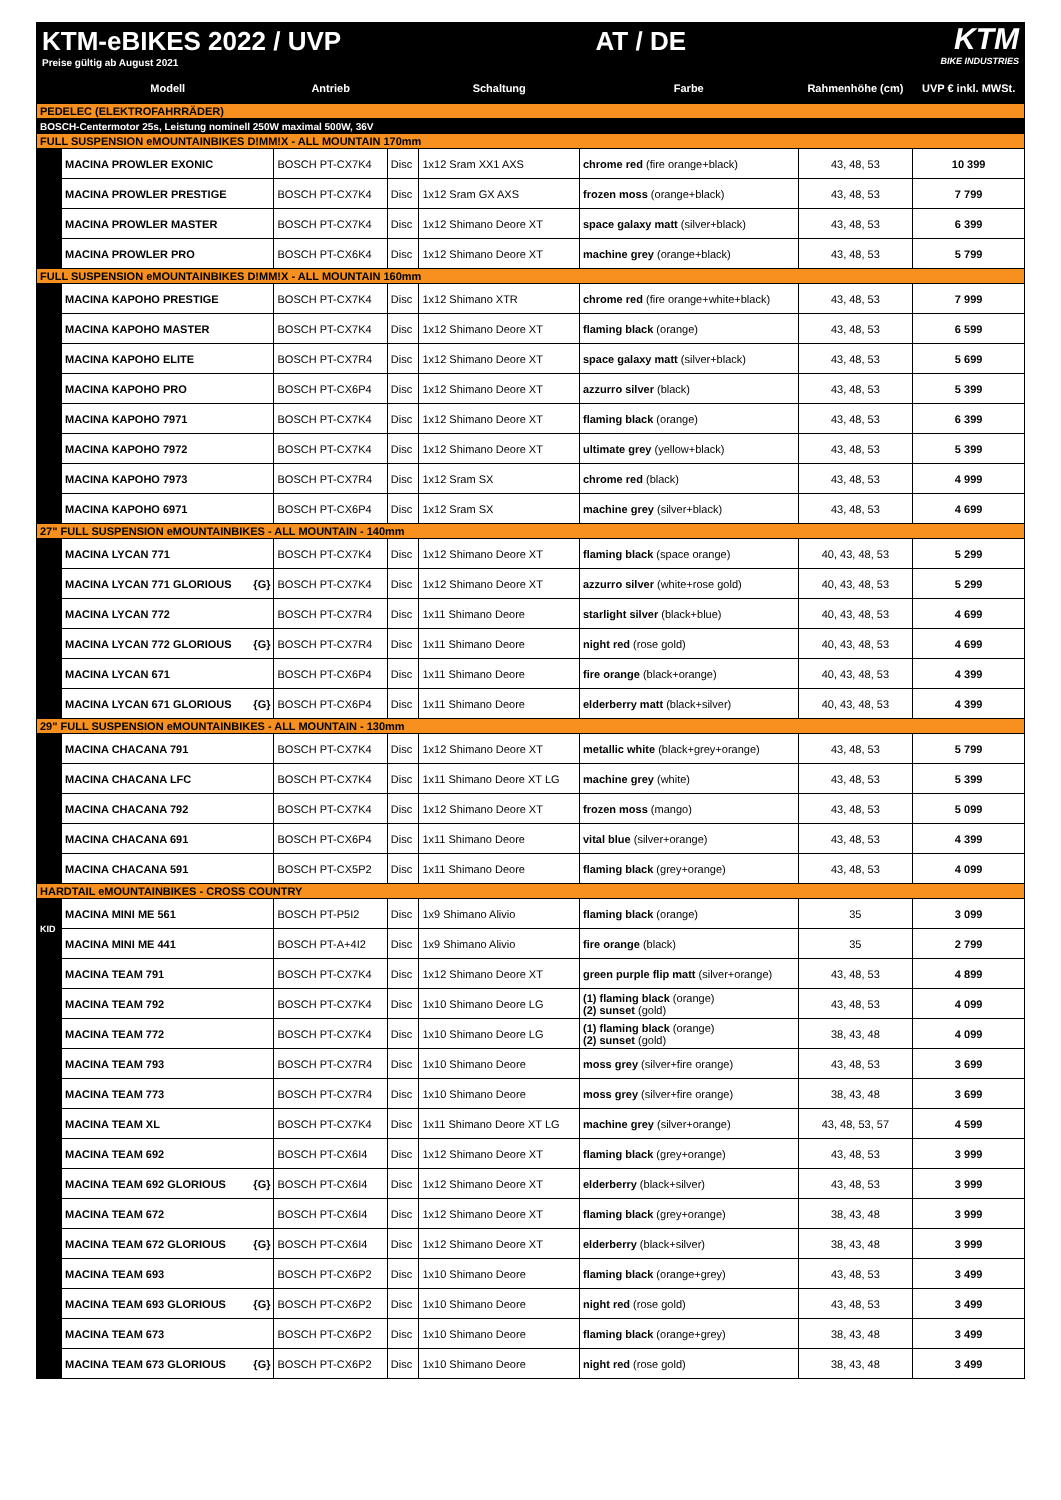KTM-eBIKES 2022 / UVP
Preise gültig ab August 2021
AT / DE
KTM
BIKE INDUSTRIES
| | Modell | Antrieb | | Schaltung | Farbe | Rahmenhöhe (cm) | UVP € inkl. MWSt. |
| --- | --- | --- | --- | --- | --- | --- | --- |
| PEDELEC (ELEKTROFAHRRÄDER) | | | | | | | |
| BOSCH-Centermotor 25s, Leistung nominell 250W maximal 500W, 36V | | | | | | | |
| FULL SUSPENSION eMOUNTAINBIKES D!MM!X - ALL MOUNTAIN 170mm | | | | | | | |
| | MACINA PROWLER EXONIC | BOSCH PT-CX7K4 | Disc | 1x12 Sram XX1 AXS | chrome red (fire orange+black) | 43, 48, 53 | 10 399 |
| | MACINA PROWLER PRESTIGE | BOSCH PT-CX7K4 | Disc | 1x12 Sram GX AXS | frozen moss (orange+black) | 43, 48, 53 | 7 799 |
| | MACINA PROWLER MASTER | BOSCH PT-CX7K4 | Disc | 1x12 Shimano Deore XT | space galaxy matt (silver+black) | 43, 48, 53 | 6 399 |
| | MACINA PROWLER PRO | BOSCH PT-CX6K4 | Disc | 1x12 Shimano Deore XT | machine grey (orange+black) | 43, 48, 53 | 5 799 |
| FULL SUSPENSION eMOUNTAINBIKES D!MM!X - ALL MOUNTAIN 160mm | | | | | | | |
| | MACINA KAPOHO PRESTIGE | BOSCH PT-CX7K4 | Disc | 1x12 Shimano XTR | chrome red (fire orange+white+black) | 43, 48, 53 | 7 999 |
| | MACINA KAPOHO MASTER | BOSCH PT-CX7K4 | Disc | 1x12 Shimano Deore XT | flaming black (orange) | 43, 48, 53 | 6 599 |
| | MACINA KAPOHO ELITE | BOSCH PT-CX7R4 | Disc | 1x12 Shimano Deore XT | space galaxy matt (silver+black) | 43, 48, 53 | 5 699 |
| | MACINA KAPOHO PRO | BOSCH PT-CX6P4 | Disc | 1x12 Shimano Deore XT | azzurro silver (black) | 43, 48, 53 | 5 399 |
| | MACINA KAPOHO 7971 | BOSCH PT-CX7K4 | Disc | 1x12 Shimano Deore XT | flaming black (orange) | 43, 48, 53 | 6 399 |
| | MACINA KAPOHO 7972 | BOSCH PT-CX7K4 | Disc | 1x12 Shimano Deore XT | ultimate grey (yellow+black) | 43, 48, 53 | 5 399 |
| | MACINA KAPOHO 7973 | BOSCH PT-CX7R4 | Disc | 1x12 Sram SX | chrome red (black) | 43, 48, 53 | 4 999 |
| | MACINA KAPOHO 6971 | BOSCH PT-CX6P4 | Disc | 1x12 Sram SX | machine grey (silver+black) | 43, 48, 53 | 4 699 |
| 27" FULL SUSPENSION eMOUNTAINBIKES - ALL MOUNTAIN - 140mm | | | | | | | |
| | MACINA LYCAN 771 | BOSCH PT-CX7K4 | Disc | 1x12 Shimano Deore XT | flaming black (space orange) | 40, 43, 48, 53 | 5 299 |
| | MACINA LYCAN 771 GLORIOUS {G} | BOSCH PT-CX7K4 | Disc | 1x12 Shimano Deore XT | azzurro silver (white+rose gold) | 40, 43, 48, 53 | 5 299 |
| | MACINA LYCAN 772 | BOSCH PT-CX7R4 | Disc | 1x11 Shimano Deore | starlight silver (black+blue) | 40, 43, 48, 53 | 4 699 |
| | MACINA LYCAN 772 GLORIOUS {G} | BOSCH PT-CX7R4 | Disc | 1x11 Shimano Deore | night red (rose gold) | 40, 43, 48, 53 | 4 699 |
| | MACINA LYCAN 671 | BOSCH PT-CX6P4 | Disc | 1x11 Shimano Deore | fire orange (black+orange) | 40, 43, 48, 53 | 4 399 |
| | MACINA LYCAN 671 GLORIOUS {G} | BOSCH PT-CX6P4 | Disc | 1x11 Shimano Deore | elderberry matt (black+silver) | 40, 43, 48, 53 | 4 399 |
| 29" FULL SUSPENSION eMOUNTAINBIKES - ALL MOUNTAIN - 130mm | | | | | | | |
| | MACINA CHACANA 791 | BOSCH PT-CX7K4 | Disc | 1x12 Shimano Deore XT | metallic white (black+grey+orange) | 43, 48, 53 | 5 799 |
| | MACINA CHACANA LFC | BOSCH PT-CX7K4 | Disc | 1x11 Shimano Deore XT LG | machine grey (white) | 43, 48, 53 | 5 399 |
| | MACINA CHACANA 792 | BOSCH PT-CX7K4 | Disc | 1x12 Shimano Deore XT | frozen moss (mango) | 43, 48, 53 | 5 099 |
| | MACINA CHACANA 691 | BOSCH PT-CX6P4 | Disc | 1x11 Shimano Deore | vital blue (silver+orange) | 43, 48, 53 | 4 399 |
| | MACINA CHACANA 591 | BOSCH PT-CX5P2 | Disc | 1x11 Shimano Deore | flaming black (grey+orange) | 43, 48, 53 | 4 099 |
| HARDTAIL eMOUNTAINBIKES - CROSS COUNTRY | | | | | | | |
| KID | MACINA MINI ME 561 | BOSCH PT-P5I2 | Disc | 1x9 Shimano Alivio | flaming black (orange) | 35 | 3 099 |
| | MACINA MINI ME 441 | BOSCH PT-A+4I2 | Disc | 1x9 Shimano Alivio | fire orange (black) | 35 | 2 799 |
| | MACINA TEAM 791 | BOSCH PT-CX7K4 | Disc | 1x12 Shimano Deore XT | green purple flip matt (silver+orange) | 43, 48, 53 | 4 899 |
| | MACINA TEAM 792 | BOSCH PT-CX7K4 | Disc | 1x10 Shimano Deore LG | (1) flaming black (orange) (2) sunset (gold) | 43, 48, 53 | 4 099 |
| | MACINA TEAM 772 | BOSCH PT-CX7K4 | Disc | 1x10 Shimano Deore LG | (1) flaming black (orange) (2) sunset (gold) | 38, 43, 48 | 4 099 |
| | MACINA TEAM 793 | BOSCH PT-CX7R4 | Disc | 1x10 Shimano Deore | moss grey (silver+fire orange) | 43, 48, 53 | 3 699 |
| | MACINA TEAM 773 | BOSCH PT-CX7R4 | Disc | 1x10 Shimano Deore | moss grey (silver+fire orange) | 38, 43, 48 | 3 699 |
| | MACINA TEAM XL | BOSCH PT-CX7K4 | Disc | 1x11 Shimano Deore XT LG | machine grey (silver+orange) | 43, 48, 53, 57 | 4 599 |
| | MACINA TEAM 692 | BOSCH PT-CX6I4 | Disc | 1x12 Shimano Deore XT | flaming black (grey+orange) | 43, 48, 53 | 3 999 |
| | MACINA TEAM 692 GLORIOUS {G} | BOSCH PT-CX6I4 | Disc | 1x12 Shimano Deore XT | elderberry (black+silver) | 43, 48, 53 | 3 999 |
| | MACINA TEAM 672 | BOSCH PT-CX6I4 | Disc | 1x12 Shimano Deore XT | flaming black (grey+orange) | 38, 43, 48 | 3 999 |
| | MACINA TEAM 672 GLORIOUS {G} | BOSCH PT-CX6I4 | Disc | 1x12 Shimano Deore XT | elderberry (black+silver) | 38, 43, 48 | 3 999 |
| | MACINA TEAM 693 | BOSCH PT-CX6P2 | Disc | 1x10 Shimano Deore | flaming black (orange+grey) | 43, 48, 53 | 3 499 |
| | MACINA TEAM 693 GLORIOUS {G} | BOSCH PT-CX6P2 | Disc | 1x10 Shimano Deore | night red (rose gold) | 43, 48, 53 | 3 499 |
| | MACINA TEAM 673 | BOSCH PT-CX6P2 | Disc | 1x10 Shimano Deore | flaming black (orange+grey) | 38, 43, 48 | 3 499 |
| | MACINA TEAM 673 GLORIOUS {G} | BOSCH PT-CX6P2 | Disc | 1x10 Shimano Deore | night red (rose gold) | 38, 43, 48 | 3 499 |